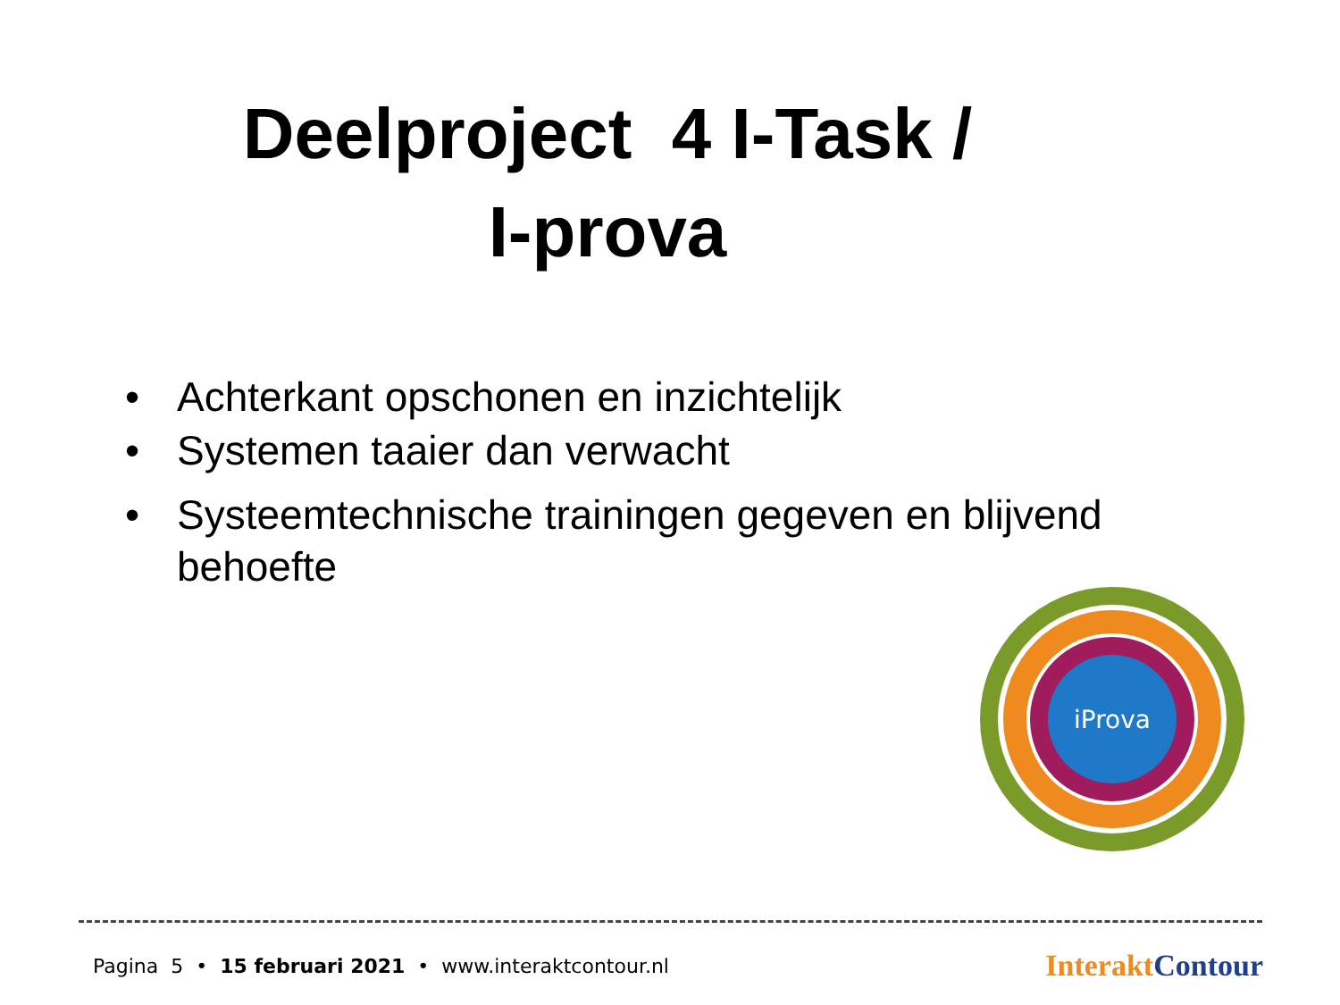Deelproject 4 I-Task /
I-prova
• Achterkant opschonen en inzichtelijk
• Systemen taaier dan verwacht
• Systeemtechnische trainingen gegeven en blijvend behoefte
iProva
Pagina 5 • 15 februari 2021 • www.interaktcontour.nl Interakt Contour